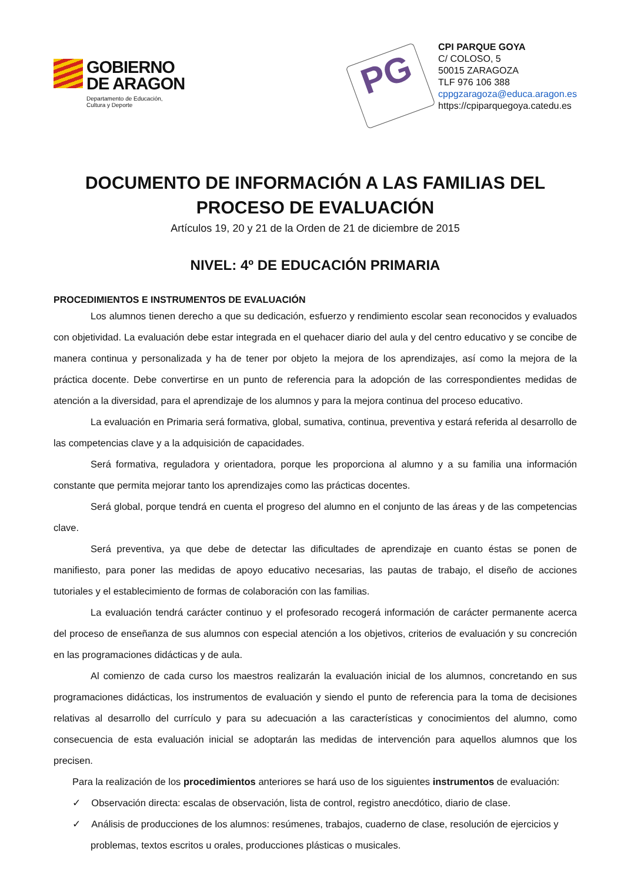GOBIERNO
DE ARAGON
Departamento de Educación,
Cultura y Deporte
PG
CPI PARQUE GOYA
C/ COLOSO, 5
50015 ZARAGOZA
TLF 976 106 388
cppgzaragoza@educa.aragon.es
https://cpiparquegoya.catedu.es
DOCUMENTO DE INFORMACIÓN A LAS FAMILIAS DEL PROCESO DE EVALUACIÓN
Artículos 19, 20 y 21 de la Orden de 21 de diciembre de 2015
NIVEL: 4º DE EDUCACIÓN PRIMARIA
PROCEDIMIENTOS E INSTRUMENTOS DE EVALUACIÓN
Los alumnos tienen derecho a que su dedicación, esfuerzo y rendimiento escolar sean reconocidos y evaluados con objetividad. La evaluación debe estar integrada en el quehacer diario del aula y del centro educativo y se concibe de manera continua y personalizada y ha de tener por objeto la mejora de los aprendizajes, así como la mejora de la práctica docente. Debe convertirse en un punto de referencia para la adopción de las correspondientes medidas de atención a la diversidad, para el aprendizaje de los alumnos y para la mejora continua del proceso educativo.
La evaluación en Primaria será formativa, global, sumativa, continua, preventiva y estará referida al desarrollo de las competencias clave y a la adquisición de capacidades.
Será formativa, reguladora y orientadora, porque les proporciona al alumno y a su familia una información constante que permita mejorar tanto los aprendizajes como las prácticas docentes.
Será global, porque tendrá en cuenta el progreso del alumno en el conjunto de las áreas y de las competencias clave.
Será preventiva, ya que debe de detectar las dificultades de aprendizaje en cuanto éstas se ponen de manifiesto, para poner las medidas de apoyo educativo necesarias, las pautas de trabajo, el diseño de acciones tutoriales y el establecimiento de formas de colaboración con las familias.
La evaluación tendrá carácter continuo y el profesorado recogerá información de carácter permanente acerca del proceso de enseñanza de sus alumnos con especial atención a los objetivos, criterios de evaluación y su concreción en las programaciones didácticas y de aula.
Al comienzo de cada curso los maestros realizarán la evaluación inicial de los alumnos, concretando en sus programaciones didácticas, los instrumentos de evaluación y siendo el punto de referencia para la toma de decisiones relativas al desarrollo del currículo y para su adecuación a las características y conocimientos del alumno, como consecuencia de esta evaluación inicial se adoptarán las medidas de intervención para aquellos alumnos que los precisen.
Para la realización de los procedimientos anteriores se hará uso de los siguientes instrumentos de evaluación:
✓ Observación directa: escalas de observación, lista de control, registro anecdótico, diario de clase.
✓ Análisis de producciones de los alumnos: resúmenes, trabajos, cuaderno de clase, resolución de ejercicios y problemas, textos escritos u orales, producciones plásticas o musicales.